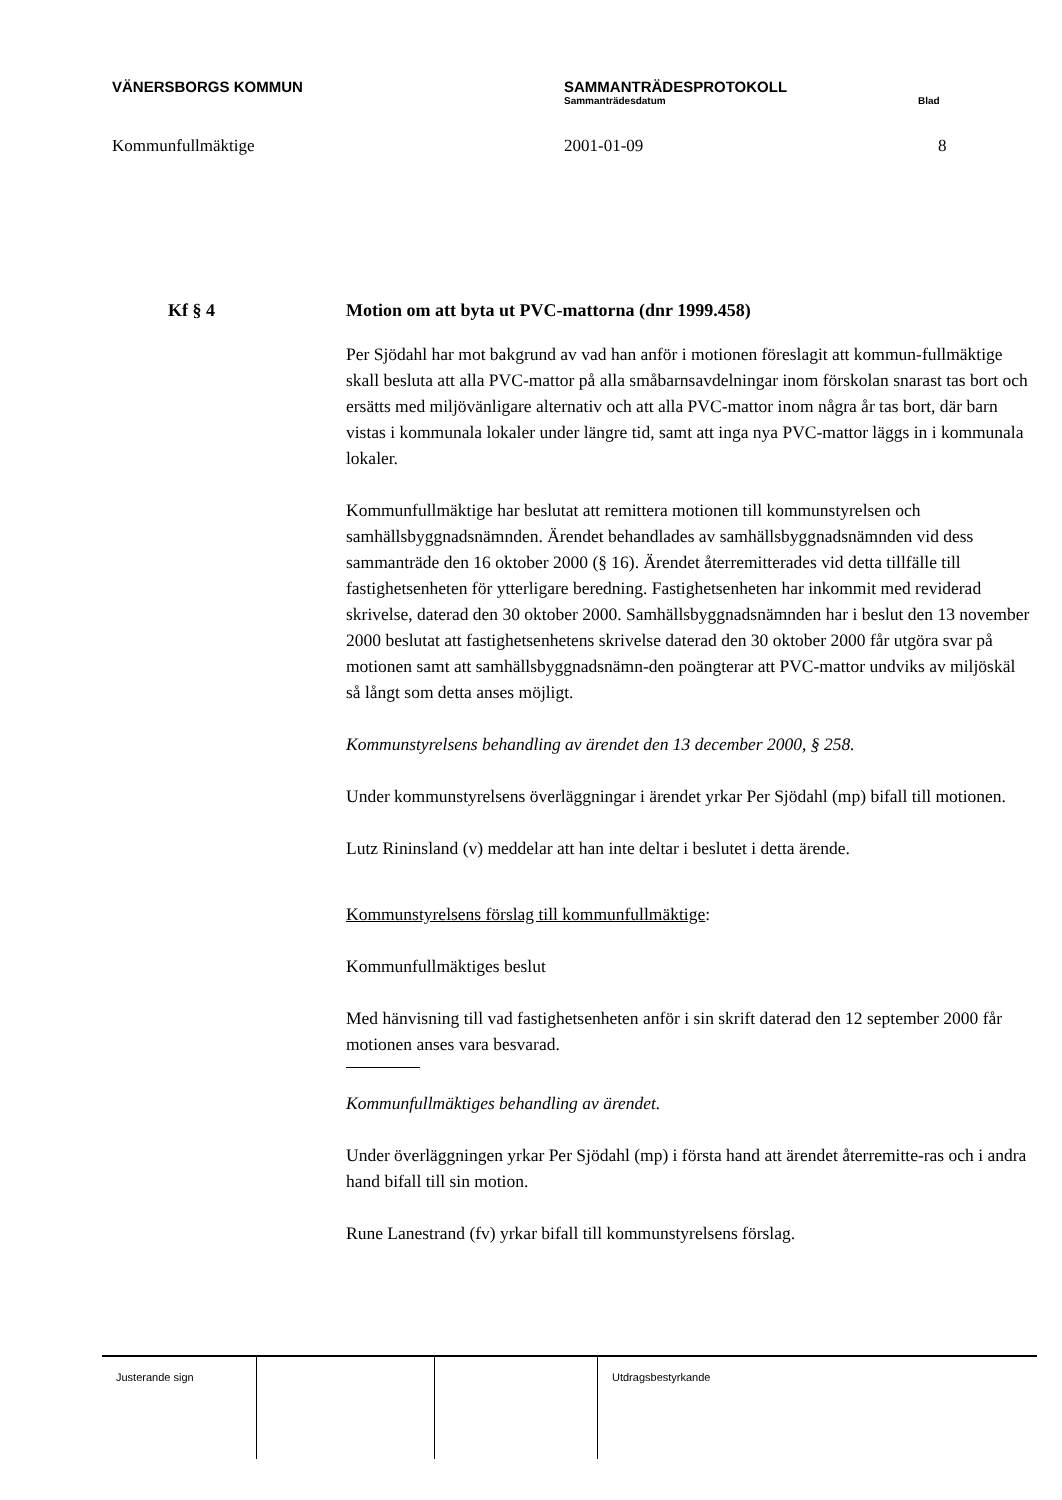VÄNERSBORGS KOMMUN SAMMANTRÄDESPROTOKOLL
Sammanträdesdatum Blad
Kommunfullmäktige 2001-01-09 8
Kf § 4 Motion om att byta ut PVC-mattorna (dnr 1999.458)
Per Sjödahl har mot bakgrund av vad han anför i motionen föreslagit att kommun-fullmäktige skall besluta att alla PVC-mattor på alla småbarnsavdelningar inom förskolan snarast tas bort och ersätts med miljövänligare alternativ och att alla PVC-mattor inom några år tas bort, där barn vistas i kommunala lokaler under längre tid, samt att inga nya PVC-mattor läggs in i kommunala lokaler.
Kommunfullmäktige har beslutat att remittera motionen till kommunstyrelsen och samhällsbyggnadsnämnden. Ärendet behandlades av samhällsbyggnadsnämnden vid dess sammanträde den 16 oktober 2000 (§ 16). Ärendet återremitterades vid detta tillfälle till fastighetsenheten för ytterligare beredning. Fastighetsenheten har inkommit med reviderad skrivelse, daterad den 30 oktober 2000. Samhällsbyggnadsnämnden har i beslut den 13 november 2000 beslutat att fastighetsenhetens skrivelse daterad den 30 oktober 2000 får utgöra svar på motionen samt att samhällsbyggnadsnämn-den poängterar att PVC-mattor undviks av miljöskäl så långt som detta anses möjligt.
Kommunstyrelsens behandling av ärendet den 13 december 2000, § 258.
Under kommunstyrelsens överläggningar i ärendet yrkar Per Sjödahl (mp) bifall till motionen.
Lutz Rininsland (v) meddelar att han inte deltar i beslutet i detta ärende.
Kommunstyrelsens förslag till kommunfullmäktige:
Kommunfullmäktiges beslut
Med hänvisning till vad fastighetsenheten anför i sin skrift daterad den 12 september 2000 får motionen anses vara besvarad.
Kommunfullmäktiges behandling av ärendet.
Under överläggningen yrkar Per Sjödahl (mp) i första hand att ärendet återremitte-ras och i andra hand bifall till sin motion.
Rune Lanestrand (fv) yrkar bifall till kommunstyrelsens förslag.
Justerande sign Utdragsbestyrkande